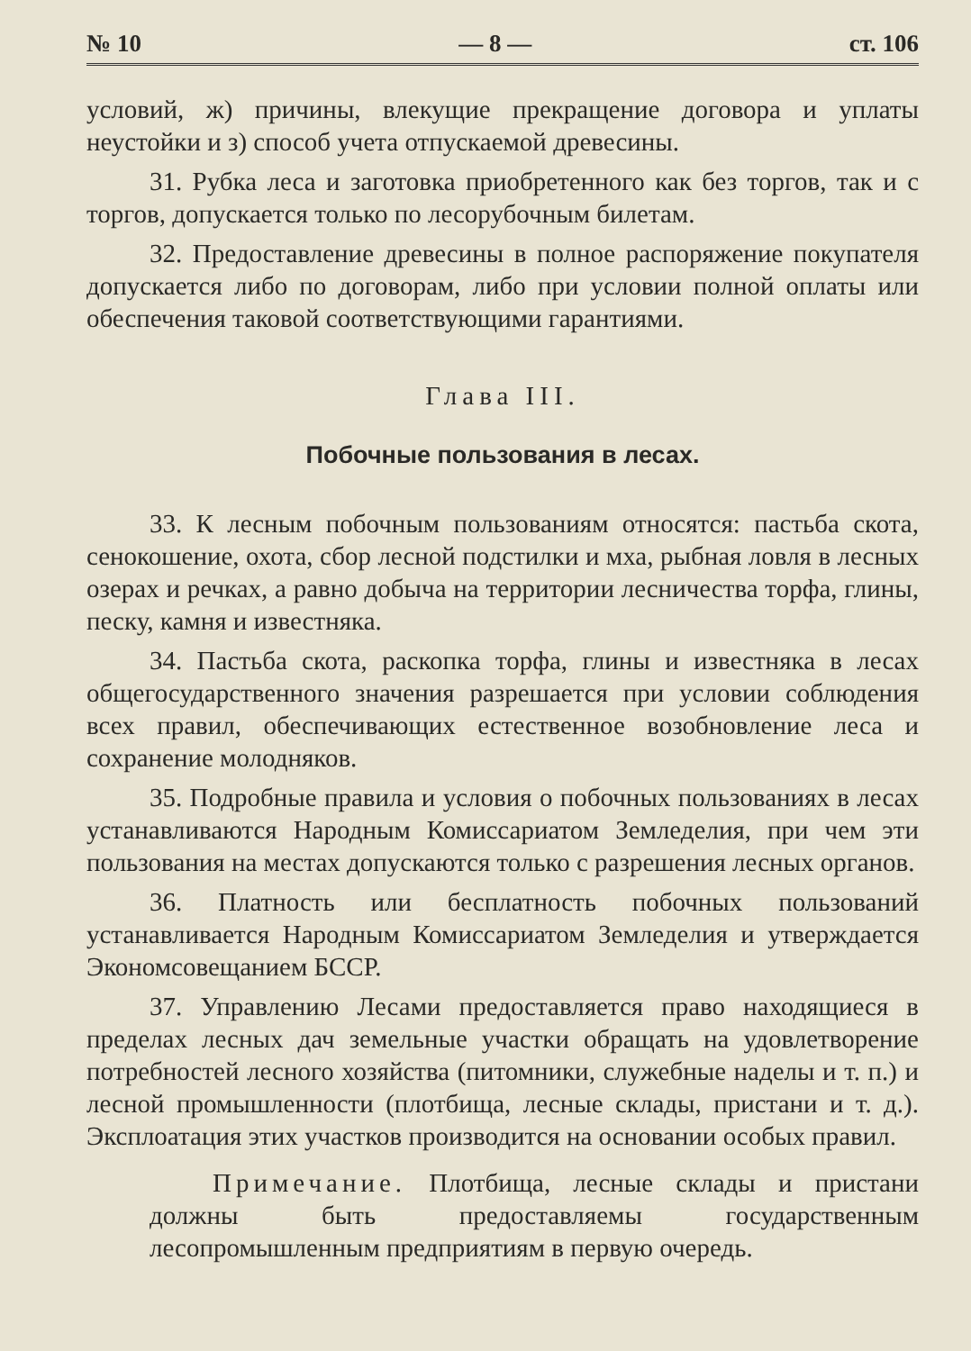№ 10 — 8 — ст. 106
условий, ж) причины, влекущие прекращение договора и уплаты неустойки и з) способ учета отпускаемой древесины.
31. Рубка леса и заготовка приобретенного как без торгов, так и с торгов, допускается только по лесорубочным билетам.
32. Предоставление древесины в полное распоряжение покупателя допускается либо по договорам, либо при условии полной оплаты или обеспечения таковой соответствующими гарантиями.
Глава III.
Побочные пользования в лесах.
33. К лесным побочным пользованиям относятся: пастьба скота, сенокошение, охота, сбор лесной подстилки и мха, рыбная ловля в лесных озерах и речках, а равно добыча на территории лесничества торфа, глины, песку, камня и известняка.
34. Пастьба скота, раскопка торфа, глины и известняка в лесах общегосударственного значения разрешается при условии соблюдения всех правил, обеспечивающих естественное возобновление леса и сохранение молодняков.
35. Подробные правила и условия о побочных пользованиях в лесах устанавливаются Народным Комиссариатом Земледелия, при чем эти пользования на местах допускаются только с разрешения лесных органов.
36. Платность или бесплатность побочных пользований устанавливается Народным Комиссариатом Земледелия и утверждается Экономсовещанием БССР.
37. Управлению Лесами предоставляется право находящиеся в пределах лесных дач земельные участки обращать на удовлетворение потребностей лесного хозяйства (питомники, служебные наделы и т. п.) и лесной промышленности (плотбища, лесные склады, пристани и т. д.). Эксплоатация этих участков производится на основании особых правил.
Примечание. Плотбища, лесные склады и пристани должны быть предоставляемы государственным лесопромышленным предприятиям в первую очередь.